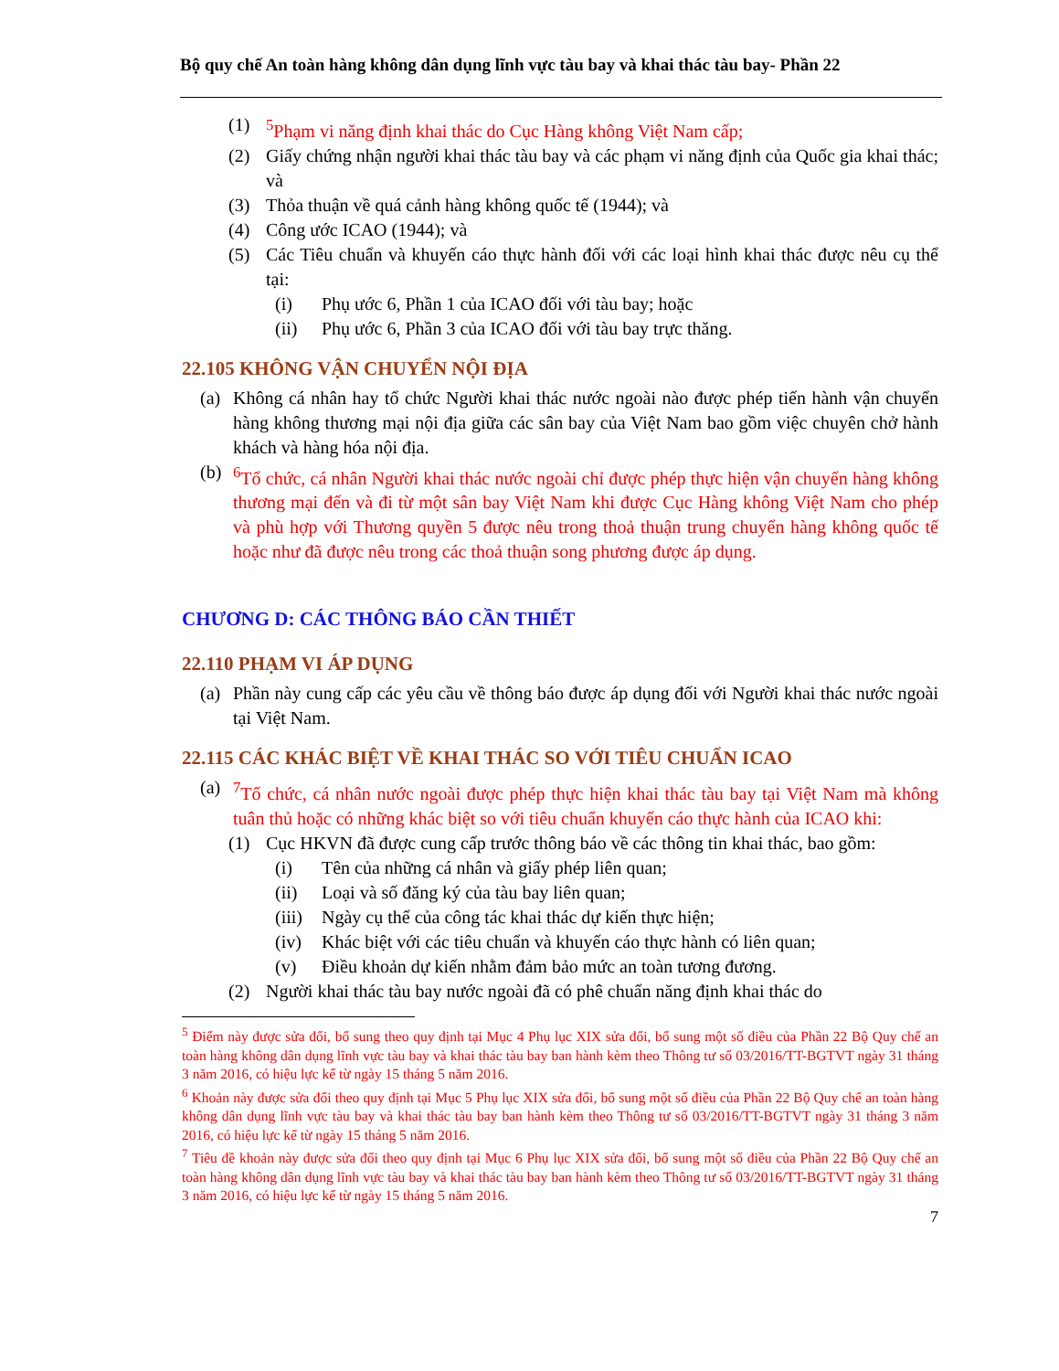Bộ quy chế An toàn hàng không dân dụng lĩnh vực tàu bay và khai thác tàu bay- Phần 22
(1) <sup>5</sup> Phạm vi năng định khai thác do Cục Hàng không Việt Nam cấp;
(2) Giấy chứng nhận người khai thác tàu bay và các phạm vi năng định của Quốc gia khai thác; và
(3) Thỏa thuận về quá cảnh hàng không quốc tế (1944); và
(4) Công ước ICAO (1944); và
(5) Các Tiêu chuẩn và khuyến cáo thực hành đối với các loại hình khai thác được nêu cụ thể tại:
(i) Phụ ước 6, Phần 1 của ICAO đối với tàu bay; hoặc
(ii) Phụ ước 6, Phần 3 của ICAO đối với tàu bay trực thăng.
22.105 KHÔNG VẬN CHUYỂN NỘI ĐỊA
(a) Không cá nhân hay tổ chức Người khai thác nước ngoài nào được phép tiến hành vận chuyển hàng không thương mại nội địa giữa các sân bay của Việt Nam bao gồm việc chuyên chở hành khách và hàng hóa nội địa.
(b) <sup>6</sup> Tổ chức, cá nhân Người khai thác nước ngoài chỉ được phép thực hiện vận chuyển hàng không thương mại đến và đi từ một sân bay Việt Nam khi được Cục Hàng không Việt Nam cho phép và phù hợp với Thương quyền 5 được nêu trong thoả thuận trung chuyển hàng không quốc tế hoặc như đã được nêu trong các thoả thuận song phương được áp dụng.
CHƯƠNG D: CÁC THÔNG BÁO CẦN THIẾT
22.110 PHẠM VI ÁP DỤNG
(a) Phần này cung cấp các yêu cầu về thông báo được áp dụng đối với Người khai thác nước ngoài tại Việt Nam.
22.115 CÁC KHÁC BIỆT VỀ KHAI THÁC SO VỚI TIÊU CHUẨN ICAO
(a) <sup>7</sup> Tổ chức, cá nhân nước ngoài được phép thực hiện khai thác tàu bay tại Việt Nam mà không tuân thủ hoặc có những khác biệt so với tiêu chuẩn khuyến cáo thực hành của ICAO khi:
(1) Cục HKVN đã được cung cấp trước thông báo về các thông tin khai thác, bao gồm:
(i) Tên của những cá nhân và giấy phép liên quan;
(ii) Loại và số đăng ký của tàu bay liên quan;
(iii)
Ngày cụ thể của công tác khai thác dự kiến thực hiện;
(iv) Khác biệt với các tiêu chuẩn và khuyến cáo thực hành có liên quan;
(v) Điều khoản dự kiến nhằm đảm bảo mức an toàn tương đương.
(2) Người khai thác tàu bay nước ngoài đã có phê chuẩn năng định khai thác do
<sup>5</sup> Điểm này được sửa đổi, bổ sung theo quy định tại Mục 4 Phụ lục XIX sửa đổi, bổ sung một số điều của Phần 22 Bộ Quy chế an toàn hàng không dân dụng lĩnh vực tàu bay và khai thác tàu bay ban hành kèm theo Thông tư số 03/2016/TT-BGTVT ngày 31 tháng 3 năm 2016, có hiệu lực kể từ ngày 15 tháng 5 năm 2016.
<sup>6</sup> Khoản này được sửa đổi theo quy định tại Mục 5 Phụ lục XIX sửa đổi, bổ sung một số điều của Phần 22 Bộ Quy chế an toàn hàng không dân dụng lĩnh vực tàu bay và khai thác tàu bay ban hành kèm theo Thông tư số 03/2016/TT-BGTVT ngày 31 tháng 3 năm 2016, có hiệu lực kể từ ngày 15 tháng 5 năm 2016.
<sup>7</sup> Tiêu đề khoản này được sửa đổi theo quy định tại Mục 6 Phụ lục XIX sửa đổi, bổ sung một số điều của Phần 22 Bộ Quy chế an toàn hàng không dân dụng lĩnh vực tàu bay và khai thác tàu bay ban hành kèm theo Thông tư số 03/2016/TT-BGTVT ngày 31 tháng 3 năm 2016, có hiệu lực kể từ ngày 15 tháng 5 năm 2016.
7